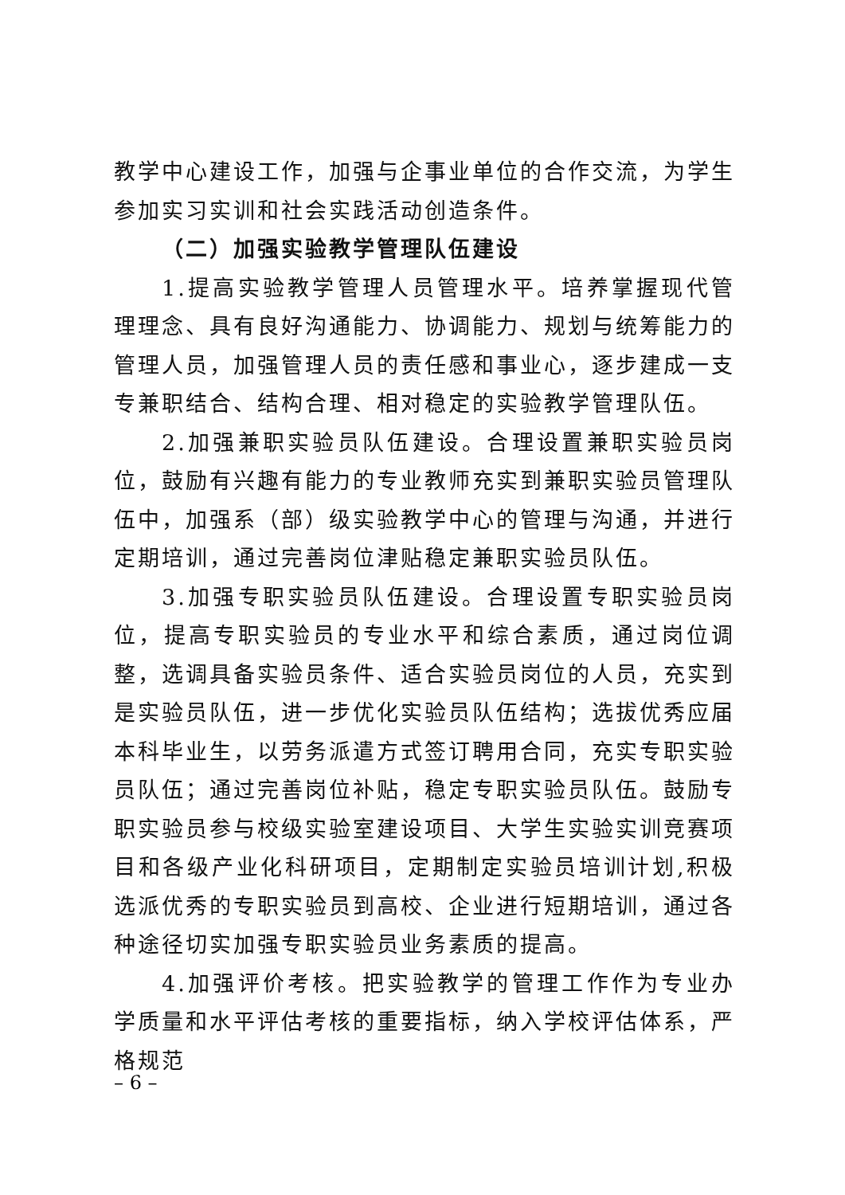教学中心建设工作，加强与企事业单位的合作交流，为学生参加实习实训和社会实践活动创造条件。
（二）加强实验教学管理队伍建设
1.提高实验教学管理人员管理水平。培养掌握现代管理理念、具有良好沟通能力、协调能力、规划与统筹能力的管理人员，加强管理人员的责任感和事业心，逐步建成一支专兼职结合、结构合理、相对稳定的实验教学管理队伍。
2.加强兼职实验员队伍建设。合理设置兼职实验员岗位，鼓励有兴趣有能力的专业教师充实到兼职实验员管理队伍中，加强系（部）级实验教学中心的管理与沟通，并进行定期培训，通过完善岗位津贴稳定兼职实验员队伍。
3.加强专职实验员队伍建设。合理设置专职实验员岗位，提高专职实验员的专业水平和综合素质，通过岗位调整，选调具备实验员条件、适合实验员岗位的人员，充实到是实验员队伍，进一步优化实验员队伍结构；选拔优秀应届本科毕业生，以劳务派遣方式签订聘用合同，充实专职实验员队伍；通过完善岗位补贴，稳定专职实验员队伍。鼓励专职实验员参与校级实验室建设项目、大学生实验实训竞赛项目和各级产业化科研项目，定期制定实验员培训计划,积极选派优秀的专职实验员到高校、企业进行短期培训，通过各种途径切实加强专职实验员业务素质的提高。
4.加强评价考核。把实验教学的管理工作作为专业办学质量和水平评估考核的重要指标，纳入学校评估体系，严格规范
– 6 –